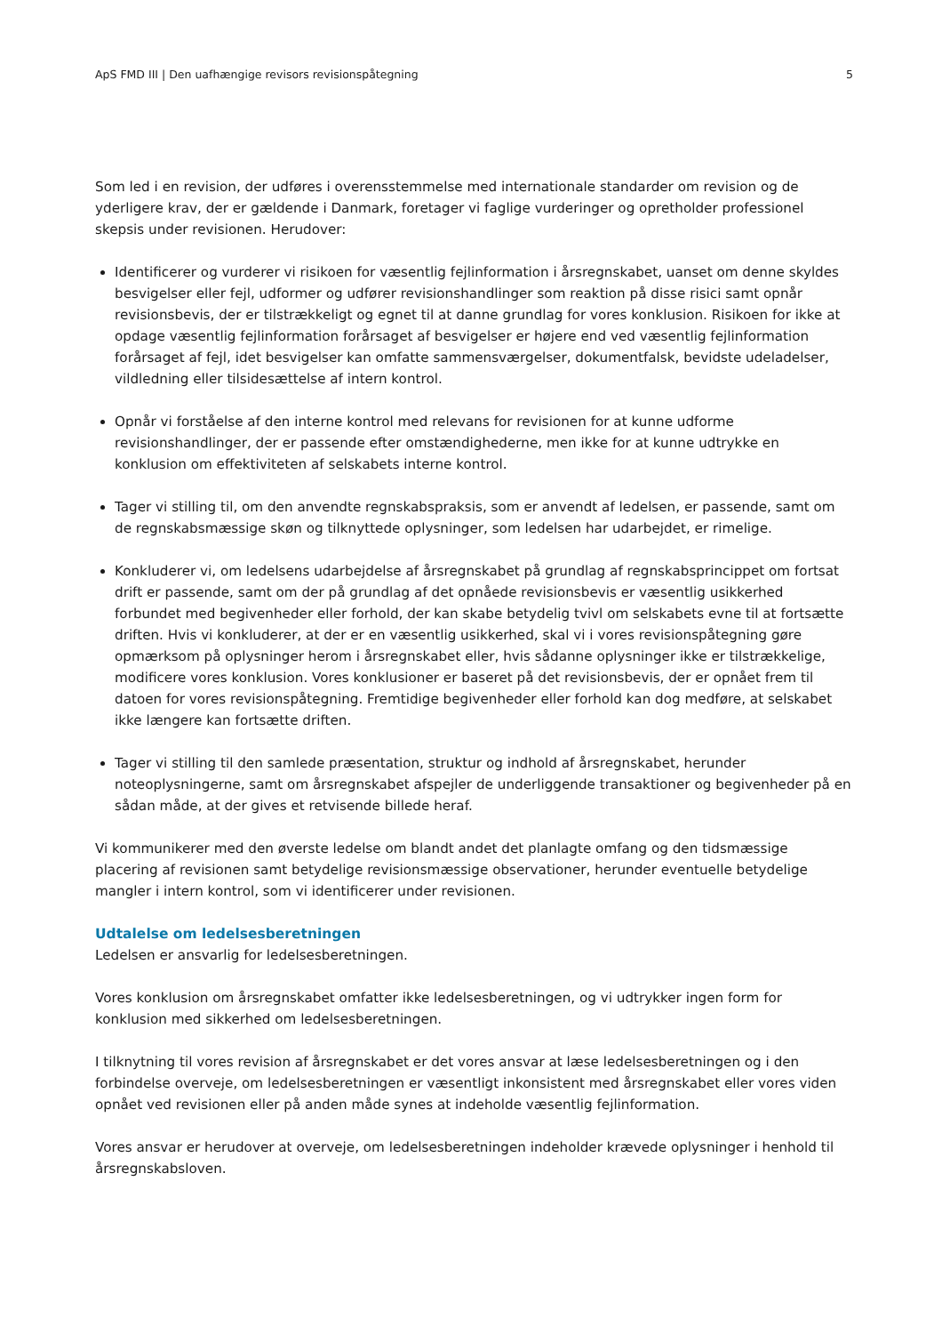ApS FMD III | Den uafhængige revisors revisionspåtegning 5
Som led i en revision, der udføres i overensstemmelse med internationale standarder om revision og de yderligere krav, der er gældende i Danmark, foretager vi faglige vurderinger og opretholder professionel skepsis under revisionen. Herudover:
Identificerer og vurderer vi risikoen for væsentlig fejlinformation i årsregnskabet, uanset om denne skyldes besvigelser eller fejl, udformer og udfører revisionshandlinger som reaktion på disse risici samt opnår revisionsbevis, der er tilstrækkeligt og egnet til at danne grundlag for vores konklusion. Risikoen for ikke at opdage væsentlig fejlinformation forårsaget af besvigelser er højere end ved væsentlig fejlinformation forårsaget af fejl, idet besvigelser kan omfatte sammensværgelser, dokumentfalsk, bevidste udeladelser, vildledning eller tilsidesættelse af intern kontrol.
Opnår vi forståelse af den interne kontrol med relevans for revisionen for at kunne udforme revisionshandlinger, der er passende efter omstændighederne, men ikke for at kunne udtrykke en konklusion om effektiviteten af selskabets interne kontrol.
Tager vi stilling til, om den anvendte regnskabspraksis, som er anvendt af ledelsen, er passende, samt om de regnskabsmæssige skøn og tilknyttede oplysninger, som ledelsen har udarbejdet, er rimelige.
Konkluderer vi, om ledelsens udarbejdelse af årsregnskabet på grundlag af regnskabsprincippet om fortsat drift er passende, samt om der på grundlag af det opnåede revisionsbevis er væsentlig usikkerhed forbundet med begivenheder eller forhold, der kan skabe betydelig tvivl om selskabets evne til at fortsætte driften. Hvis vi konkluderer, at der er en væsentlig usikkerhed, skal vi i vores revisionspåtegning gøre opmærksom på oplysninger herom i årsregnskabet eller, hvis sådanne oplysninger ikke er tilstrækkelige, modificere vores konklusion. Vores konklusioner er baseret på det revisionsbevis, der er opnået frem til datoen for vores revisionspåtegning. Fremtidige begivenheder eller forhold kan dog medføre, at selskabet ikke længere kan fortsætte driften.
Tager vi stilling til den samlede præsentation, struktur og indhold af årsregnskabet, herunder noteoplysningerne, samt om årsregnskabet afspejler de underliggende transaktioner og begivenheder på en sådan måde, at der gives et retvisende billede heraf.
Vi kommunikerer med den øverste ledelse om blandt andet det planlagte omfang og den tidsmæssige placering af revisionen samt betydelige revisionsmæssige observationer, herunder eventuelle betydelige mangler i intern kontrol, som vi identificerer under revisionen.
Udtalelse om ledelsesberetningen
Ledelsen er ansvarlig for ledelsesberetningen.
Vores konklusion om årsregnskabet omfatter ikke ledelsesberetningen, og vi udtrykker ingen form for konklusion med sikkerhed om ledelsesberetningen.
I tilknytning til vores revision af årsregnskabet er det vores ansvar at læse ledelsesberetningen og i den forbindelse overveje, om ledelsesberetningen er væsentligt inkonsistent med årsregnskabet eller vores viden opnået ved revisionen eller på anden måde synes at indeholde væsentlig fejlinformation.
Vores ansvar er herudover at overveje, om ledelsesberetningen indeholder krævede oplysninger i henhold til årsregnskabsloven.